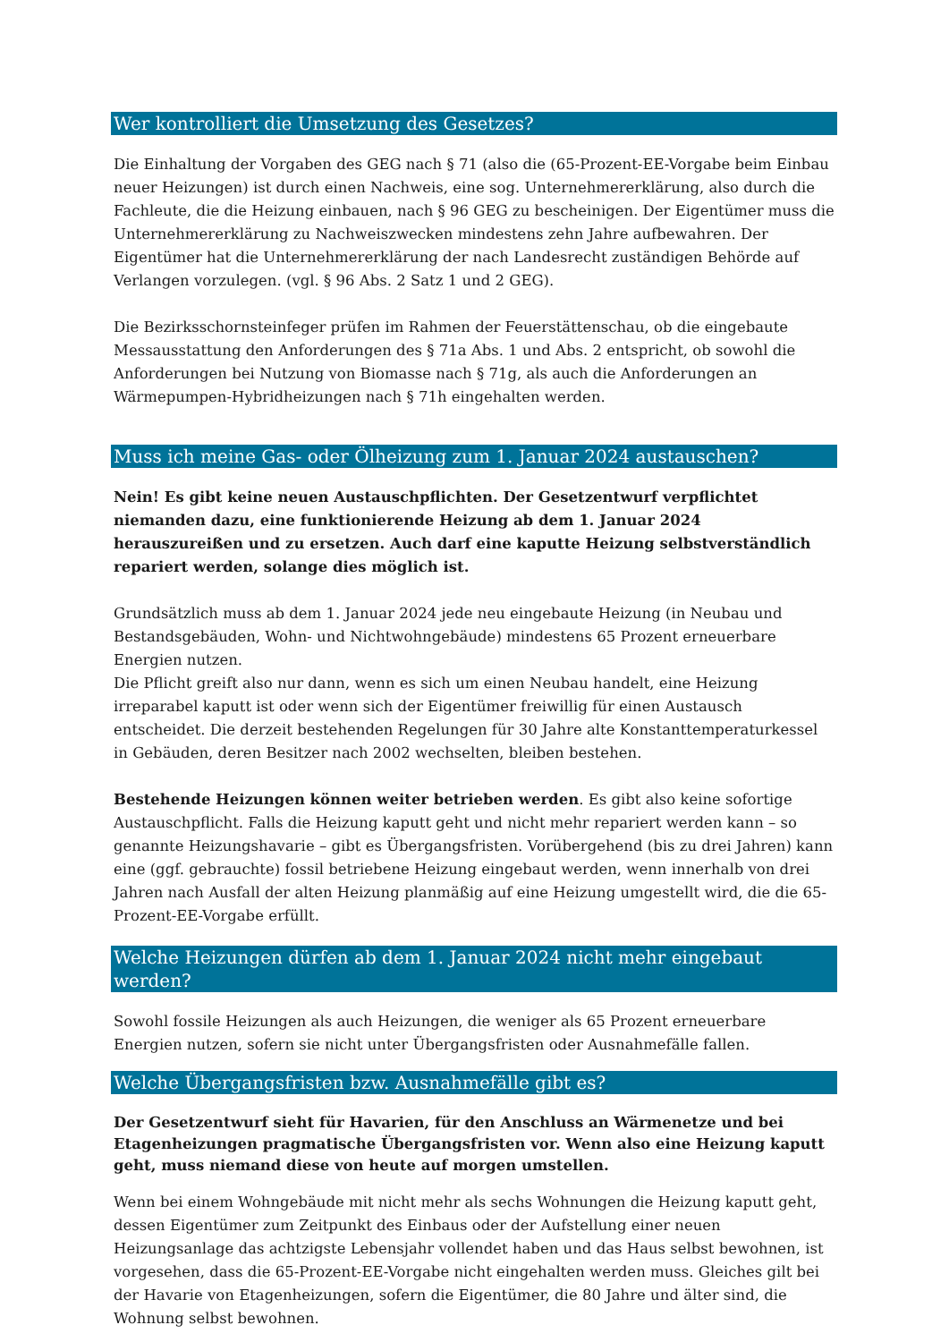Wer kontrolliert die Umsetzung des Gesetzes?
Die Einhaltung der Vorgaben des GEG nach § 71 (also die (65-Prozent-EE-Vorgabe beim Einbau neuer Heizungen) ist durch einen Nachweis, eine sog. Unternehmererklärung, also durch die Fachleute, die die Heizung einbauen, nach § 96 GEG zu bescheinigen. Der Eigentümer muss die Unternehmererklärung zu Nachweiszwecken mindestens zehn Jahre aufbewahren. Der Eigentümer hat die Unternehmererklärung der nach Landesrecht zuständigen Behörde auf Verlangen vorzulegen. (vgl. § 96 Abs. 2 Satz 1 und 2 GEG).
Die Bezirksschornsteinfeger prüfen im Rahmen der Feuerstättenschau, ob die eingebaute Messausstattung den Anforderungen des § 71a Abs. 1 und Abs. 2 entspricht, ob sowohl die Anforderungen bei Nutzung von Biomasse nach § 71g, als auch die Anforderungen an Wärmepumpen-Hybridheizungen nach § 71h eingehalten werden.
Muss ich meine Gas- oder Ölheizung zum 1. Januar 2024 austauschen?
Nein! Es gibt keine neuen Austauschpflichten. Der Gesetzentwurf verpflichtet niemanden dazu, eine funktionierende Heizung ab dem 1. Januar 2024 herauszureißen und zu ersetzen. Auch darf eine kaputte Heizung selbstverständlich repariert werden, solange dies möglich ist.
Grundsätzlich muss ab dem 1. Januar 2024 jede neu eingebaute Heizung (in Neubau und Bestandsgebäuden, Wohn- und Nichtwohngebäude) mindestens 65 Prozent erneuerbare Energien nutzen.
Die Pflicht greift also nur dann, wenn es sich um einen Neubau handelt, eine Heizung irreparabel kaputt ist oder wenn sich der Eigentümer freiwillig für einen Austausch entscheidet. Die derzeit bestehenden Regelungen für 30 Jahre alte Konstanttemperaturkessel in Gebäuden, deren Besitzer nach 2002 wechselten, bleiben bestehen.
Bestehende Heizungen können weiter betrieben werden. Es gibt also keine sofortige Austauschpflicht. Falls die Heizung kaputt geht und nicht mehr repariert werden kann – so genannte Heizungshavarie – gibt es Übergangsfristen. Vorübergehend (bis zu drei Jahren) kann eine (ggf. gebrauchte) fossil betriebene Heizung eingebaut werden, wenn innerhalb von drei Jahren nach Ausfall der alten Heizung planmäßig auf eine Heizung umgestellt wird, die die 65-Prozent-EE-Vorgabe erfüllt.
Welche Heizungen dürfen ab dem 1. Januar 2024 nicht mehr eingebaut werden?
Sowohl fossile Heizungen als auch Heizungen, die weniger als 65 Prozent erneuerbare Energien nutzen, sofern sie nicht unter Übergangsfristen oder Ausnahmefälle fallen.
Welche Übergangsfristen bzw. Ausnahmefälle gibt es?
Der Gesetzentwurf sieht für Havarien, für den Anschluss an Wärmenetze und bei Etagenheizungen pragmatische Übergangsfristen vor. Wenn also eine Heizung kaputt geht, muss niemand diese von heute auf morgen umstellen.
Wenn bei einem Wohngebäude mit nicht mehr als sechs Wohnungen die Heizung kaputt geht, dessen Eigentümer zum Zeitpunkt des Einbaus oder der Aufstellung einer neuen Heizungsanlage das achtzigste Lebensjahr vollendet haben und das Haus selbst bewohnen, ist vorgesehen, dass die 65-Prozent-EE-Vorgabe nicht eingehalten werden muss. Gleiches gilt bei der Havarie von Etagenheizungen, sofern die Eigentümer, die 80 Jahre und älter sind, die Wohnung selbst bewohnen.